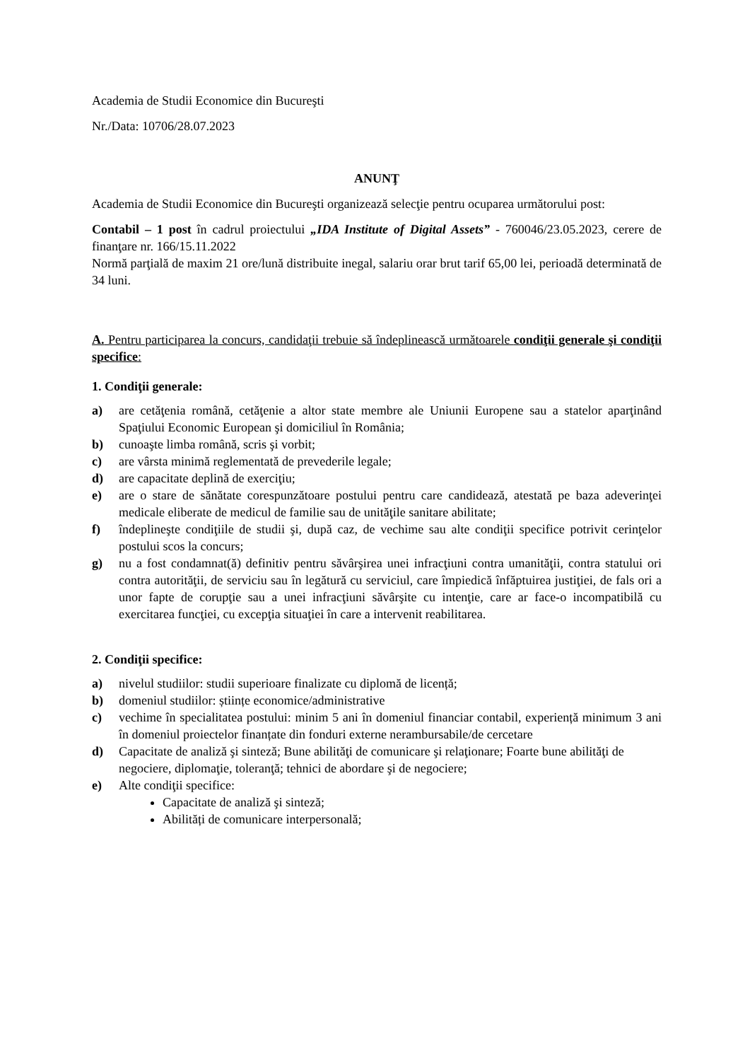Academia de Studii Economice din Bucureşti
Nr./Data: 10706/28.07.2023
ANUNŢ
Academia de Studii Economice din Bucureşti organizează selecţie pentru ocuparea următorului post:
Contabil – 1 post în cadrul proiectului „IDA Institute of Digital Assets” - 760046/23.05.2023, cerere de finanţare nr. 166/15.11.2022
Normă parţială de maxim 21 ore/lună distribuite inegal, salariu orar brut tarif 65,00 lei, perioadă determinată de 34 luni.
A. Pentru participarea la concurs, candidaţii trebuie să îndeplinească următoarele condiţii generale şi condiţii specifice:
1. Condiţii generale:
a) are cetăţenia română, cetăţenie a altor state membre ale Uniunii Europene sau a statelor aparţinând Spaţiului Economic European şi domiciliul în România;
b) cunoaşte limba română, scris şi vorbit;
c) are vârsta minimă reglementată de prevederile legale;
d) are capacitate deplină de exerciţiu;
e) are o stare de sănătate corespunzătoare postului pentru care candidează, atestată pe baza adeverinţei medicale eliberate de medicul de familie sau de unităţile sanitare abilitate;
f) îndeplineşte condiţiile de studii şi, după caz, de vechime sau alte condiţii specifice potrivit cerinţelor postului scos la concurs;
g) nu a fost condamnat(ă) definitiv pentru săvârşirea unei infracţiuni contra umanităţii, contra statului ori contra autorităţii, de serviciu sau în legătură cu serviciul, care împiedică înfăptuirea justiţiei, de fals ori a unor fapte de corupţie sau a unei infracţiuni săvârşite cu intenţie, care ar face-o incompatibilă cu exercitarea funcţiei, cu excepţia situaţiei în care a intervenit reabilitarea.
2. Condiţii specifice:
a) nivelul studiilor: studii superioare finalizate cu diplomă de licență;
b) domeniul studiilor: științe economice/administrative
c) vechime în specialitatea postului: minim 5 ani în domeniul financiar contabil, experiență minimum 3 ani în domeniul proiectelor finanțate din fonduri externe nerambursabile/de cercetare
d) Capacitate de analiză şi sinteză; Bune abilităţi de comunicare şi relaţionare; Foarte bune abilităţi de negociere, diplomaţie, toleranţă; tehnici de abordare şi de negociere;
e) Alte condiţii specifice:
Capacitate de analiză şi sinteză;
Abilități de comunicare interpersonală;